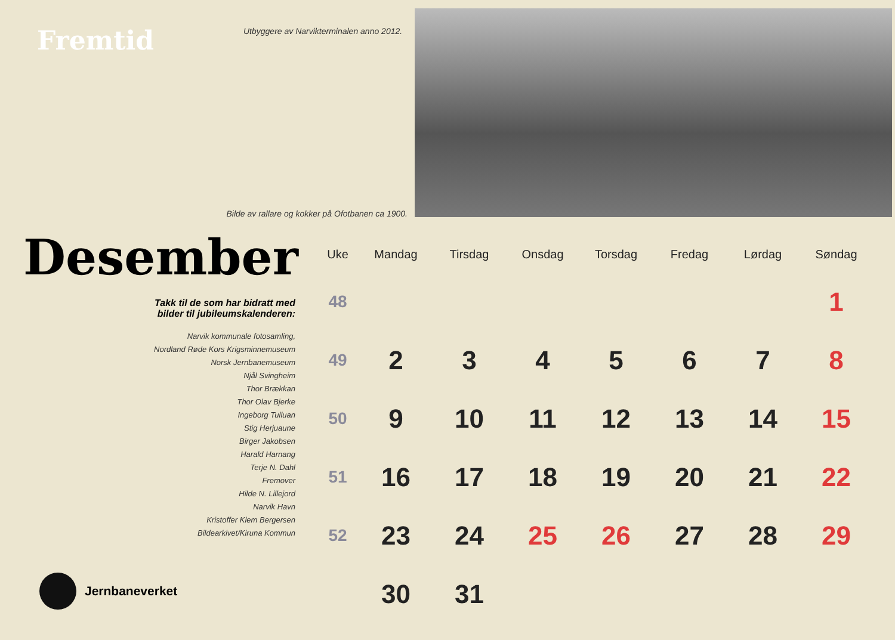Fremtid
Utbyggere av Narvikterminalen anno 2012.
Bilde av rallare og kokker på Ofotbanen ca 1900.
Desember
Takk til de som har bidratt med
bilder til jubileumskalenderen:
Narvik kommunale fotosamling,
Nordland Røde Kors Krigsminnemuseum
Norsk Jernbanemuseum
Njål Svingheim
Thor Brækkan
Thor Olav Bjerke
Ingeborg Tulluan
Stig Herjuaune
Birger Jakobsen
Harald Harnang
Terje N. Dahl
Fremover
Hilde N. Lillejord
Narvik Havn
Kristoffer Klem Bergersen
Bildearkivet/Kiruna Kommun
Jernbaneverket
| Uke | Mandag | Tirsdag | Onsdag | Torsdag | Fredag | Lørdag | Søndag |
| --- | --- | --- | --- | --- | --- | --- | --- |
| 48 | | | | | | | 1 |
| 49 | 2 | 3 | 4 | 5 | 6 | 7 | 8 |
| 50 | 9 | 10 | 11 | 12 | 13 | 14 | 15 |
| 51 | 16 | 17 | 18 | 19 | 20 | 21 | 22 |
| 52 | 23 | 24 | 25 | 26 | 27 | 28 | 29 |
| | 30 | 31 | | | | | |